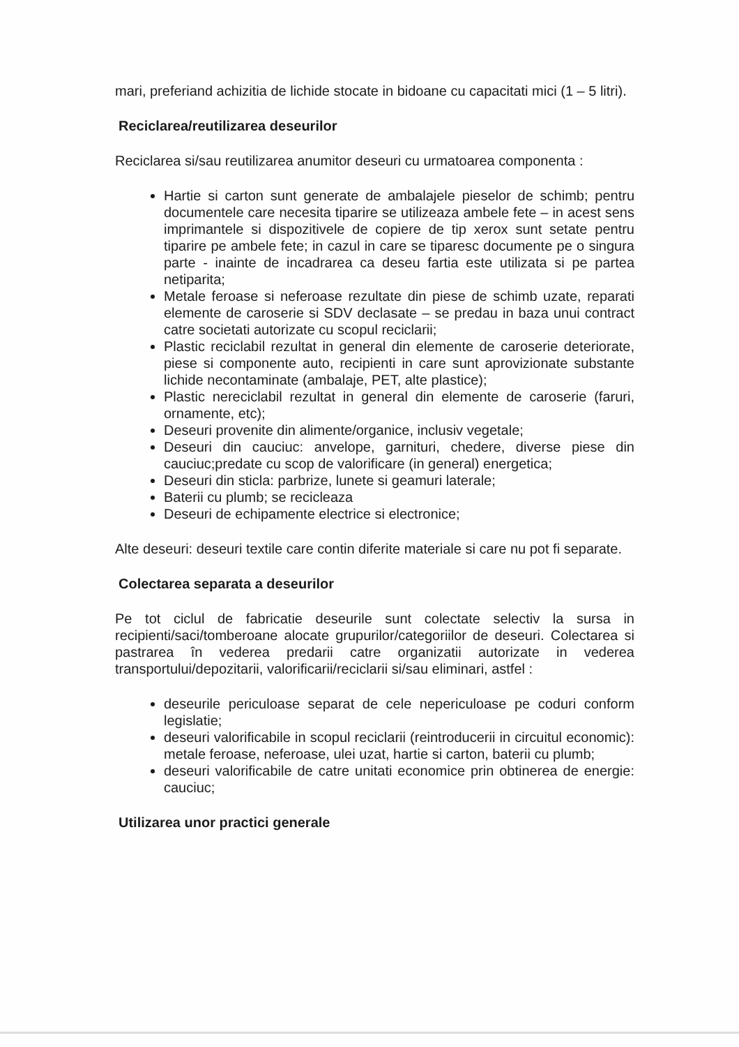mari, preferiand achizitia de lichide stocate in bidoane cu capacitati mici (1 – 5 litri).
Reciclarea/reutilizarea deseurilor
Reciclarea si/sau reutilizarea anumitor deseuri cu urmatoarea componenta :
Hartie si carton sunt generate de ambalajele pieselor de schimb; pentru documentele care necesita tiparire se utilizeaza ambele fete – in acest sens imprimantele si dispozitivele de copiere de tip xerox sunt setate pentru tiparire pe ambele fete; in cazul in care se tiparesc documente pe o singura parte - inainte de incadrarea ca deseu fartia este utilizata si pe partea netiparita;
Metale feroase si neferoase rezultate din piese de schimb uzate, reparati elemente de caroserie si SDV declasate – se predau in baza unui contract catre societati autorizate cu scopul reciclarii;
Plastic reciclabil rezultat in general din elemente de caroserie deteriorate, piese si componente auto, recipienti in care sunt aprovizionate substante lichide necontaminate (ambalaje, PET, alte plastice);
Plastic nereciclabil rezultat in general din elemente de caroserie (faruri, ornamente, etc);
Deseuri provenite din alimente/organice, inclusiv vegetale;
Deseuri din cauciuc: anvelope, garnituri, chedere, diverse piese din cauciuc;predate cu scop de valorificare (in general) energetica;
Deseuri din sticla: parbrize, lunete si geamuri laterale;
Baterii cu plumb; se recicleaza
Deseuri de echipamente electrice si electronice;
Alte deseuri: deseuri textile care contin diferite materiale si care nu pot fi separate.
Colectarea separata a deseurilor
Pe tot ciclul de fabricatie deseurile sunt colectate selectiv la sursa in recipienti/saci/tomberoane alocate grupurilor/categoriilor de deseuri. Colectarea si pastrarea în vederea predarii catre organizatii autorizate in vederea transportului/depozitarii, valorificarii/reciclarii si/sau eliminari, astfel :
deseurile periculoase separat de cele nepericuloase pe coduri conform legislatie;
deseuri valorificabile in scopul reciclarii (reintroducerii in circuitul economic): metale feroase, neferoase, ulei uzat, hartie si carton, baterii cu plumb;
deseuri valorificabile de catre unitati economice prin obtinerea de energie: cauciuc;
Utilizarea unor practici generale